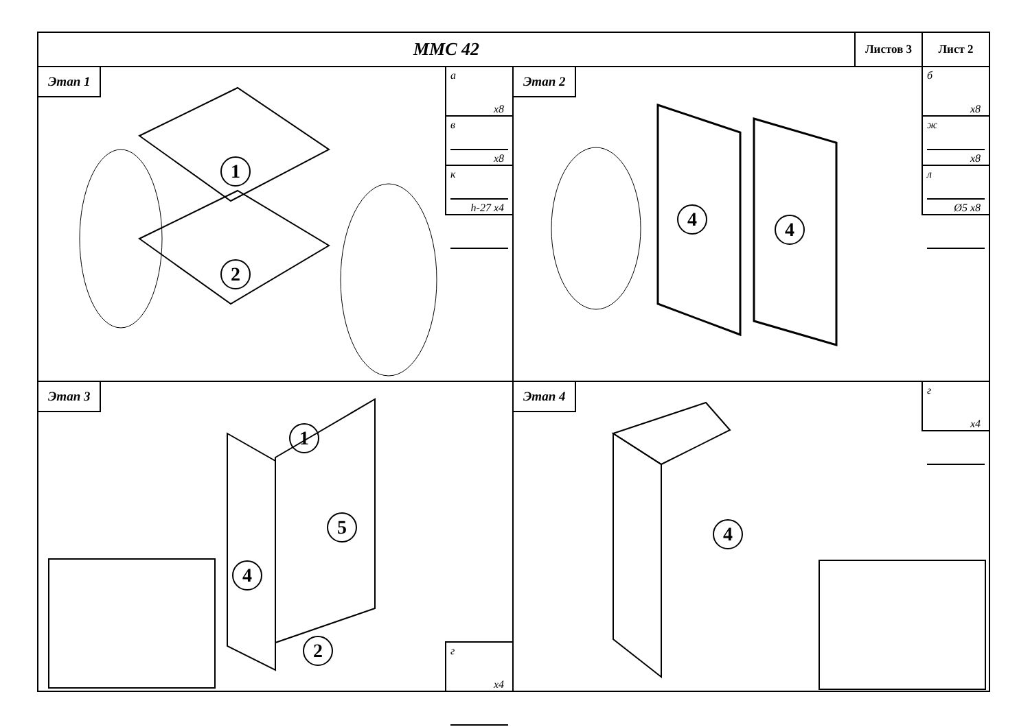ММС 42
Листов 3 Лист 2
Этап 1
а
x8
в
x8
к
h-27 x4
1
2
Этап 2
б
x8
ж
x8
л
Ø5 x8
4 4
Этап 3
1
5
4
2
г
x4
Этап 4
4
г
x4